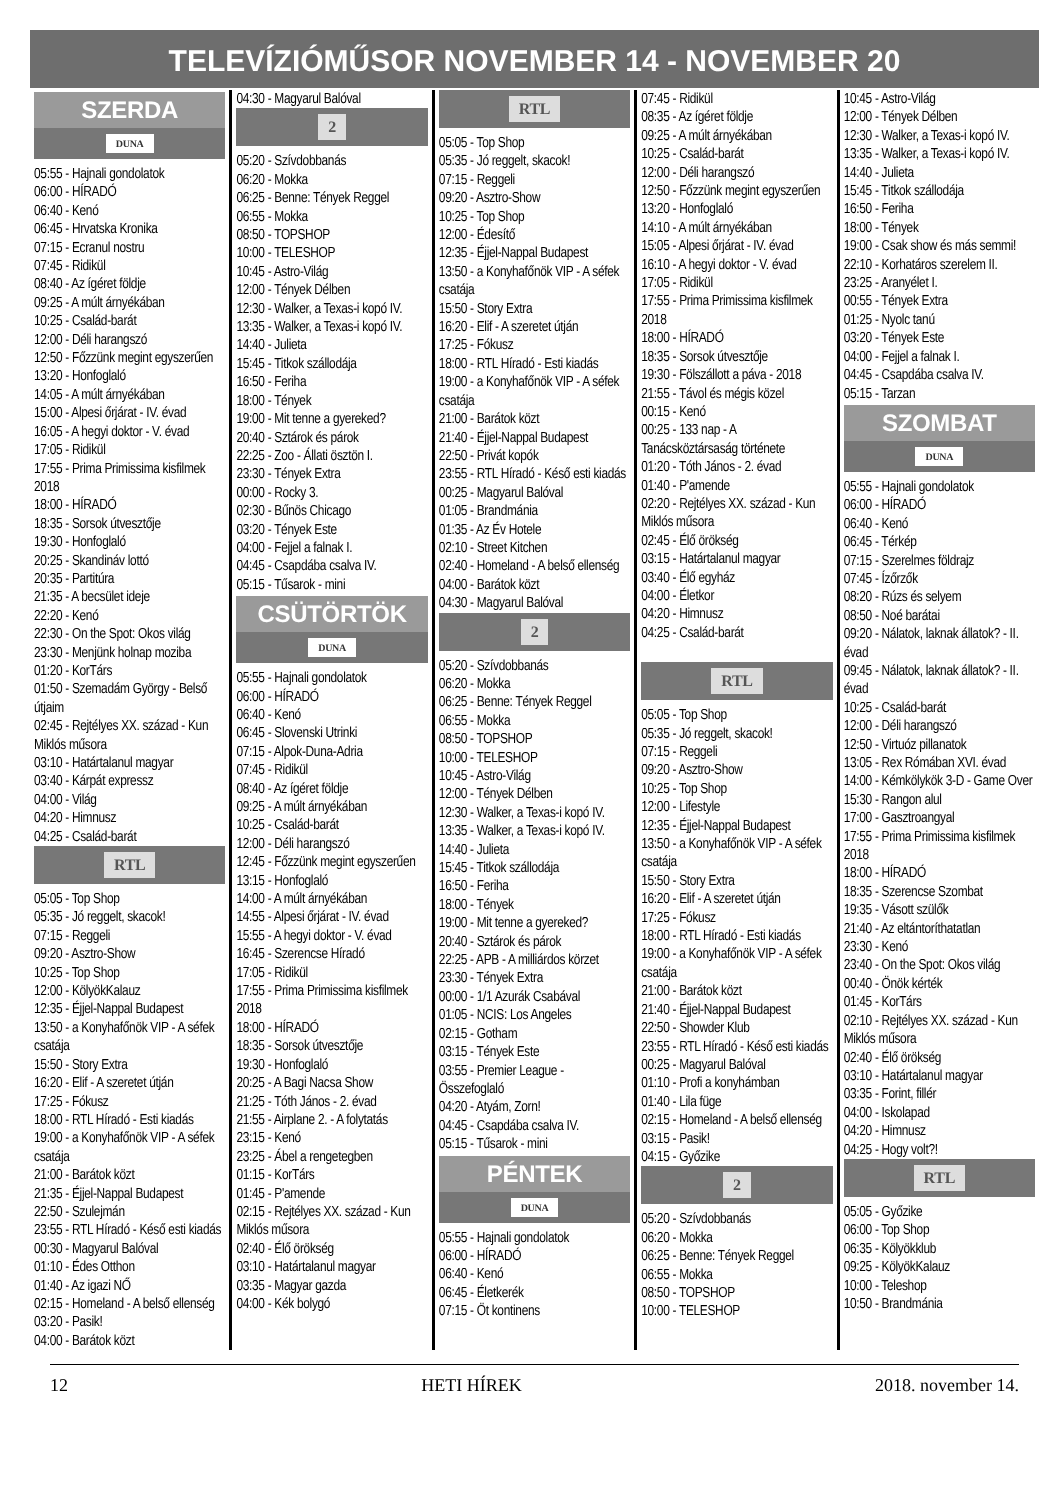TELEVÍZIÓMŰSOR NOVEMBER 14 - NOVEMBER 20
SZERDA
DUNA
05:55 - Hajnali gondolatok
06:00 - HÍRADÓ
06:40 - Kenó
06:45 - Hrvatska Kronika
07:15 - Ecranul nostru
07:45 - Ridikül
08:40 - Az ígéret földje
09:25 - A múlt árnyékában
10:25 - Család-barát
12:00 - Déli harangszó
12:50 - Főzzünk megint egyszerűen
13:20 - Honfoglaló
14:05 - A múlt árnyékában
15:00 - Alpesi őrjárat - IV. évad
16:05 - A hegyi doktor - V. évad
17:05 - Ridikül
17:55 - Prima Primissima kisfilmek 2018
18:00 - HÍRADÓ
18:35 - Sorsok útvesztője
19:30 - Honfoglaló
20:25 - Skandináv lottó
20:35 - Partitúra
21:35 - A becsület ideje
22:20 - Kenó
22:30 - On the Spot: Okos világ
23:30 - Menjünk holnap moziba
01:20 - KorTárs
01:50 - Szemadám György - Belső útjaim
02:45 - Rejtélyes XX. század - Kun Miklós műsora
03:10 - Határtalanul magyar
03:40 - Kárpát expressz
04:00 - Világ
04:20 - Himnusz
04:25 - Család-barát
RTL
05:05 - Top Shop
05:35 - Jó reggelt, skacok!
07:15 - Reggeli
09:20 - Asztro-Show
10:25 - Top Shop
12:00 - KölyökKalauz
12:35 - Éjjel-Nappal Budapest
13:50 - a Konyhafőnök VIP - A séfek csatája
15:50 - Story Extra
16:20 - Elif - A szeretet útján
17:25 - Fókusz
18:00 - RTL Híradó - Esti kiadás
19:00 - a Konyhafőnök VIP - A séfek csatája
21:00 - Barátok közt
21:35 - Éjjel-Nappal Budapest
22:50 - Szulejmán
23:55 - RTL Híradó - Késő esti kiadás
00:30 - Magyarul Balóval
01:10 - Édes Otthon
01:40 - Az igazi NŐ
02:15 - Homeland - A belső ellenség
03:20 - Pasik!
04:00 - Barátok közt
04:30 - Magyarul Balóval
2
05:20 - Szívdobbanás
06:20 - Mokka
06:25 - Benne: Tények Reggel
06:55 - Mokka
08:50 - TOPSHOP
10:00 - TELESHOP
10:45 - Astro-Világ
12:00 - Tények Délben
12:30 - Walker, a Texas-i kopó IV.
13:35 - Walker, a Texas-i kopó IV.
14:40 - Julieta
15:45 - Titkok szállodája
16:50 - Feriha
18:00 - Tények
19:00 - Mit tenne a gyereked?
20:40 - Sztárok és párok
22:25 - Zoo - Állati ösztön I.
23:30 - Tények Extra
00:00 - Rocky 3.
02:30 - Bűnös Chicago
03:20 - Tények Este
04:00 - Fejjel a falnak I.
04:45 - Csapdába csalva IV.
05:15 - Tűsarok - mini
CSÜTÖRTÖK
DUNA
05:55 - Hajnali gondolatok
06:00 - HÍRADÓ
06:40 - Kenó
06:45 - Slovenski Utrinki
07:15 - Alpok-Duna-Adria
07:45 - Ridikül
08:40 - Az ígéret földje
09:25 - A múlt árnyékában
10:25 - Család-barát
12:00 - Déli harangszó
12:45 - Főzzünk megint egyszerűen
13:15 - Honfoglaló
14:00 - A múlt árnyékában
14:55 - Alpesi őrjárat - IV. évad
15:55 - A hegyi doktor - V. évad
16:45 - Szerencse Híradó
17:05 - Ridikül
17:55 - Prima Primissima kisfilmek 2018
18:00 - HÍRADÓ
18:35 - Sorsok útvesztője
19:30 - Honfoglaló
20:25 - A Bagi Nacsa Show
21:25 - Tóth János - 2. évad
21:55 - Airplane 2. - A folytatás
23:15 - Kenó
23:25 - Ábel a rengetegben
01:15 - KorTárs
01:45 - P'amende
02:15 - Rejtélyes XX. század - Kun Miklós műsora
02:40 - Élő örökség
03:10 - Határtalanul magyar
03:35 - Magyar gazda
04:00 - Kék bolygó
RTL
05:05 - Top Shop
05:35 - Jó reggelt, skacok!
07:15 - Reggeli
09:20 - Asztro-Show
10:25 - Top Shop
12:00 - Édesítő
12:35 - Éjjel-Nappal Budapest
13:50 - a Konyhafőnök VIP - A séfek csatája
15:50 - Story Extra
16:20 - Elif - A szeretet útján
17:25 - Fókusz
18:00 - RTL Híradó - Esti kiadás
19:00 - a Konyhafőnök VIP - A séfek csatája
21:00 - Barátok közt
21:40 - Éjjel-Nappal Budapest
22:50 - Privát kopók
23:55 - RTL Híradó - Késő esti kiadás
00:25 - Magyarul Balóval
01:05 - Brandmánia
01:35 - Az Év Hotele
02:10 - Street Kitchen
02:40 - Homeland - A belső ellenség
04:00 - Barátok közt
04:30 - Magyarul Balóval
2
05:20 - Szívdobbanás
06:20 - Mokka
06:25 - Benne: Tények Reggel
06:55 - Mokka
08:50 - TOPSHOP
10:00 - TELESHOP
10:45 - Astro-Világ
12:00 - Tények Délben
12:30 - Walker, a Texas-i kopó IV.
13:35 - Walker, a Texas-i kopó IV.
14:40 - Julieta
15:45 - Titkok szállodája
16:50 - Feriha
18:00 - Tények
19:00 - Mit tenne a gyereked?
20:40 - Sztárok és párok
22:25 - APB - A milliárdos körzet
23:30 - Tények Extra
00:00 - 1/1 Azurák Csabával
01:05 - NCIS: Los Angeles
02:15 - Gotham
03:15 - Tények Este
03:55 - Premier League - Összefoglaló
04:20 - Atyám, Zorn!
04:45 - Csapdába csalva IV.
05:15 - Tűsarok - mini
PÉNTEK
DUNA
05:55 - Hajnali gondolatok
06:00 - HÍRADÓ
06:40 - Kenó
06:45 - Életkerék
07:15 - Öt kontinens
07:45 - Ridikül
08:35 - Az ígéret földje
09:25 - A múlt árnyékában
10:25 - Család-barát
12:00 - Déli harangszó
12:50 - Főzzünk megint egyszerűen
13:20 - Honfoglaló
14:10 - A múlt árnyékában
15:05 - Alpesi őrjárat - IV. évad
16:10 - A hegyi doktor - V. évad
17:05 - Ridikül
17:55 - Prima Primissima kisfilmek 2018
18:00 - HÍRADÓ
18:35 - Sorsok útvesztője
19:30 - Fölszállott a páva - 2018
21:55 - Távol és mégis közel
00:15 - Kenó
00:25 - 133 nap - A Tanácsköztársaság története
01:20 - Tóth János - 2. évad
01:40 - P'amende
02:20 - Rejtélyes XX. század - Kun Miklós műsora
02:45 - Élő örökség
03:15 - Határtalanul magyar
03:40 - Élő egyház
04:00 - Életkor
04:20 - Himnusz
04:25 - Család-barát
RTL
05:05 - Top Shop
05:35 - Jó reggelt, skacok!
07:15 - Reggeli
09:20 - Asztro-Show
10:25 - Top Shop
12:00 - Lifestyle
12:35 - Éjjel-Nappal Budapest
13:50 - a Konyhafőnök VIP - A séfek csatája
15:50 - Story Extra
16:20 - Elif - A szeretet útján
17:25 - Fókusz
18:00 - RTL Híradó - Esti kiadás
19:00 - a Konyhafőnök VIP - A séfek csatája
21:00 - Barátok közt
21:40 - Éjjel-Nappal Budapest
22:50 - Showder Klub
23:55 - RTL Híradó - Késő esti kiadás
00:25 - Magyarul Balóval
01:10 - Profi a konyhámban
01:40 - Lila füge
02:15 - Homeland - A belső ellenség
03:15 - Pasik!
04:15 - Győzike
2
05:20 - Szívdobbanás
06:20 - Mokka
06:25 - Benne: Tények Reggel
06:55 - Mokka
08:50 - TOPSHOP
10:00 - TELESHOP
10:45 - Astro-Világ
12:00 - Tények Délben
12:30 - Walker, a Texas-i kopó IV.
13:35 - Walker, a Texas-i kopó IV.
14:40 - Julieta
15:45 - Titkok szállodája
16:50 - Feriha
18:00 - Tények
19:00 - Csak show és más semmi!
22:10 - Korhatáros szerelem II.
23:25 - Aranyélet I.
00:55 - Tények Extra
01:25 - Nyolc tanú
03:20 - Tények Este
04:00 - Fejjel a falnak I.
04:45 - Csapdába csalva IV.
05:15 - Tarzan
SZOMBAT
DUNA
05:55 - Hajnali gondolatok
06:00 - HÍRADÓ
06:40 - Kenó
06:45 - Térkép
07:15 - Szerelmes földrajz
07:45 - Ízőrzők
08:20 - Rúzs és selyem
08:50 - Noé barátai
09:20 - Nálatok, laknak állatok? - II. évad
09:45 - Nálatok, laknak állatok? - II. évad
10:25 - Család-barát
12:00 - Déli harangszó
12:50 - Virtuóz pillanatok
13:05 - Rex Rómában XVI. évad
14:00 - Kémkölykök 3-D - Game Over
15:30 - Rangon alul
17:00 - Gasztroangyal
17:55 - Prima Primissima kisfilmek 2018
18:00 - HÍRADÓ
18:35 - Szerencse Szombat
19:35 - Vásott szülők
21:40 - Az eltántoríthatatlan
23:30 - Kenó
23:40 - On the Spot: Okos világ
00:40 - Önök kérték
01:45 - KorTárs
02:10 - Rejtélyes XX. század - Kun Miklós műsora
02:40 - Élő örökség
03:10 - Határtalanul magyar
03:35 - Forint, fillér
04:00 - Iskolapad
04:20 - Himnusz
04:25 - Hogy volt?!
RTL
05:05 - Győzike
06:00 - Top Shop
06:35 - Kölyökklub
09:25 - KölyökKalauz
10:00 - Teleshop
10:50 - Brandmánia
12 HETI HÍREK 2018. november 14.